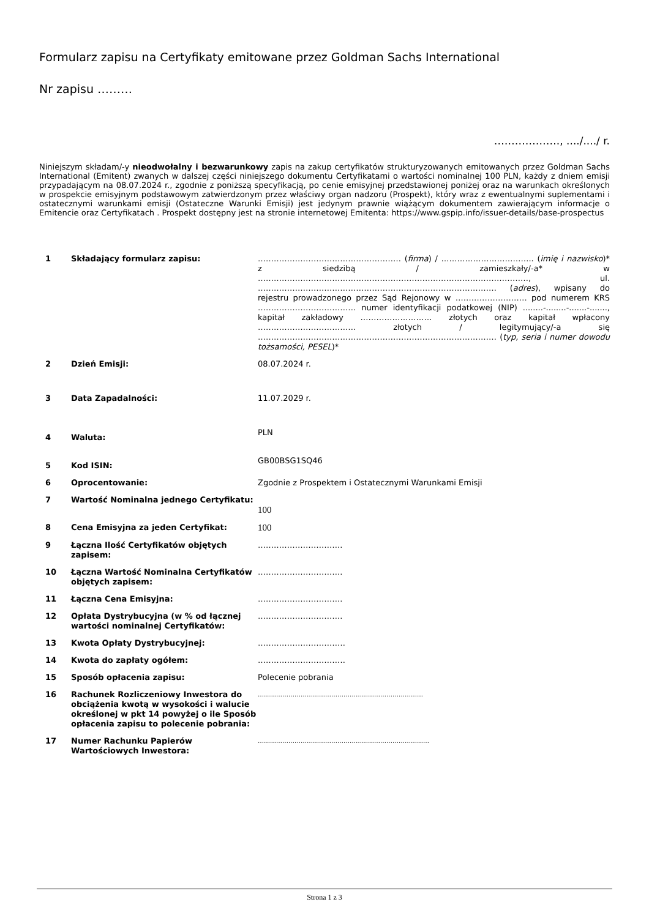Formularz zapisu na Certyfikaty emitowane przez Goldman Sachs International
Nr zapisu ………
………………., ..../..../ r.
Niniejszym składam/-y nieodwołalny i bezwarunkowy zapis na zakup certyfikatów strukturyzowanych emitowanych przez Goldman Sachs International (Emitent) zwanych w dalszej części niniejszego dokumentu Certyfikatami o wartości nominalnej 100 PLN, każdy z dniem emisji przypadającym na 08.07.2024 r., zgodnie z poniższą specyfikacją, po cenie emisyjnej przedstawionej poniżej oraz na warunkach określonych w prospekcie emisyjnym podstawowym zatwierdzonym przez właściwy organ nadzoru (Prospekt), który wraz z ewentualnymi suplementami i ostatecznymi warunkami emisji (Ostateczne Warunki Emisji) jest jedynym prawnie wiążącym dokumentem zawierającym informacje o Emitencie oraz Certyfikatach . Prospekt dostępny jest na stronie internetowej Emitenta: https://www.gspip.info/issuer-details/base-prospectus
| 1 | Składający formularz zapisu: | ……………………………………………… ( firma ) / …………………………….. ( imię i nazwisko )* z siedzibą / zamieszkały/-a* w …………………………………………………………………………………………, ul. ……………………………………………………………………………… ( adres ), wpisany do rejestru prowadzonego przez Sąd Rejonowy w ……………………… pod numerem KRS ………………………………. numer identyfikacji podatkowej (NIP) ........-........-.......-......., kapitał zakładowy ……………………… złotych oraz kapitał wpłacony ………………………………. złotych / legitymujący/-a się ……………………………………………………………………………… ( typ, seria i numer dowodu tożsamości, PESEL )* |
| 2 | Dzień Emisji: | 08.07.2024 r. |
| 3 | Data Zapadalności: | 11.07.2029 r. |
| 4 | Waluta: | PLN |
| 5 | Kod ISIN: | GB00BSG1SQ46 |
| 6 | Oprocentowanie: | Zgodnie z Prospektem i Ostatecznymi Warunkami Emisji |
| 7 | Wartość Nominalna jednego Certyfikatu: | 100 |
| 8 | Cena Emisyjna za jeden Certyfikat: | 100 |
| 9 | Łączna Ilość Certyfikatów objętych zapisem: | ………………………….. |
| 10 | Łączna Wartość Nominalna Certyfikatów objętych zapisem: | ………………………….. |
| 11 | Łączna Cena Emisyjna: | ………………………….. |
| 12 | Opłata Dystrybucyjna (w % od łącznej wartości nominalnej Certyfikatów: | ………………………….. |
| 13 | Kwota Opłaty Dystrybucyjnej: | …………………………… |
| 14 | Kwota do zapłaty ogółem: | …………………………… |
| 15 | Sposób opłacenia zapisu: | Polecenie pobrania |
| 16 | Rachunek Rozliczeniowy Inwestora do obciążenia kwotą w wysokości i walucie określonej w pkt 14 powyżej o ile Sposób opłacenia zapisu to polecenie pobrania: | ……………………………………………………………………… |
| 17 | Numer Rachunku Papierów Wartościowych Inwestora: | ………………………………………………………………………… |
Strona 1 z 3